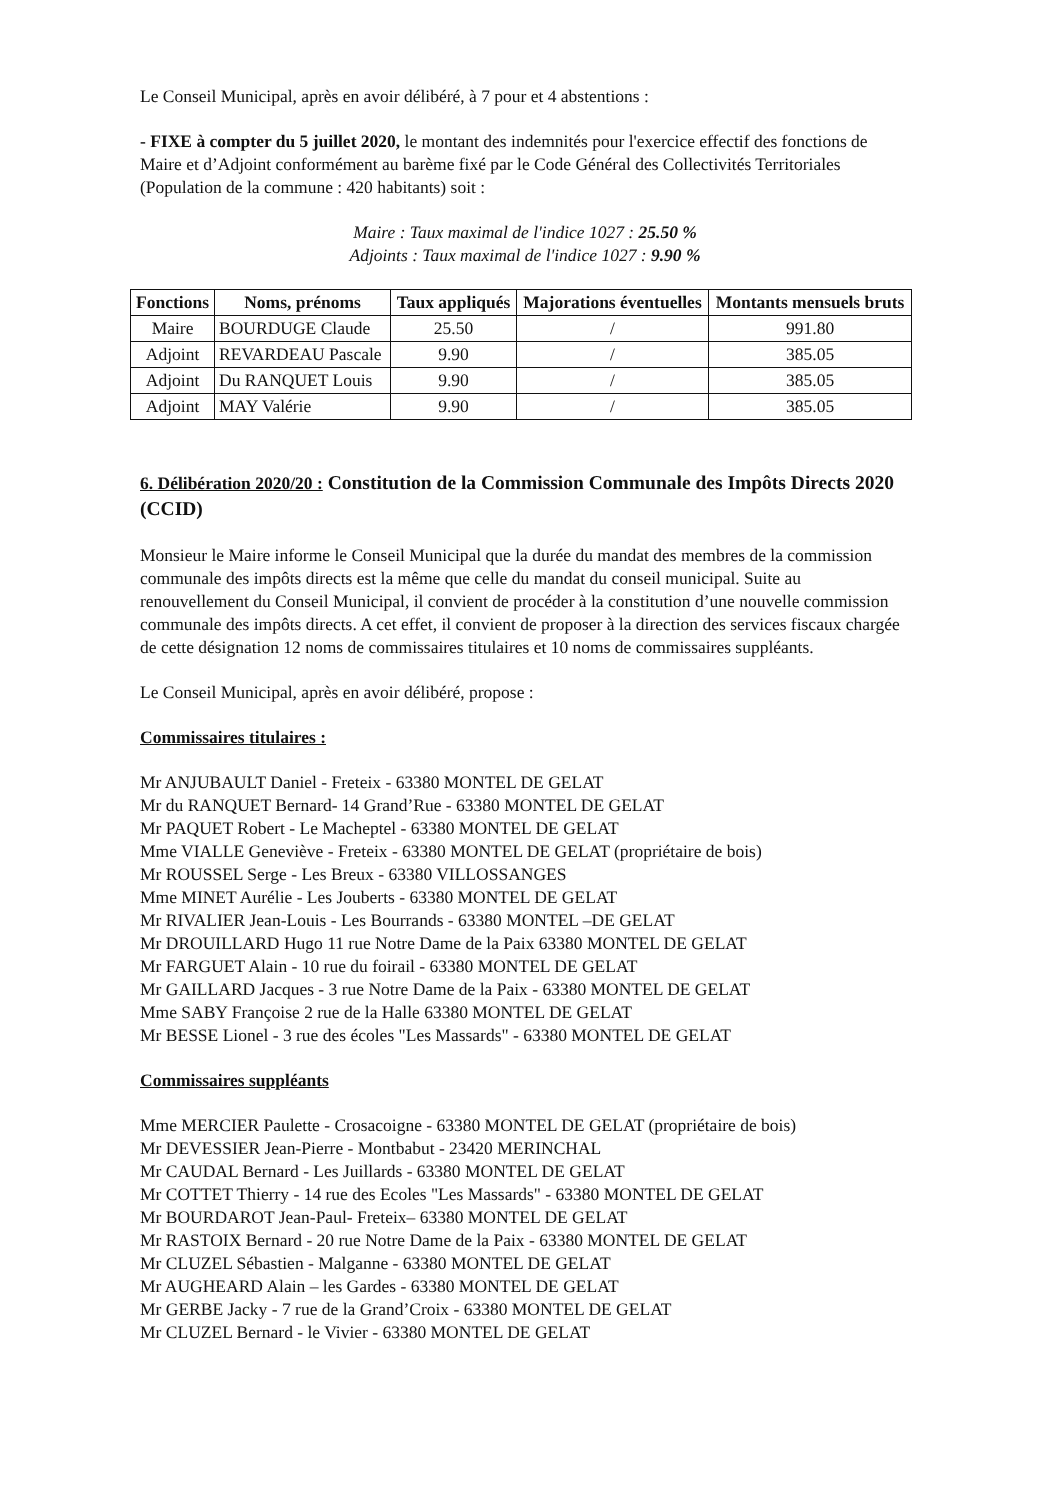Le Conseil Municipal, après en avoir délibéré, à 7 pour et 4 abstentions :
- FIXE à compter du 5 juillet 2020, le montant des indemnités pour l'exercice effectif des fonctions de Maire et d’Adjoint conformément au barème fixé par le Code Général des Collectivités Territoriales (Population de la commune : 420 habitants) soit :
Maire : Taux maximal de l'indice 1027 : 25.50 %
Adjoints : Taux maximal de l'indice 1027 : 9.90 %
| Fonctions | Noms, prénoms | Taux appliqués | Majorations éventuelles | Montants mensuels bruts |
| --- | --- | --- | --- | --- |
| Maire | BOURDUGE Claude | 25.50 | / | 991.80 |
| Adjoint | REVARDEAU Pascale | 9.90 | / | 385.05 |
| Adjoint | Du RANQUET Louis | 9.90 | / | 385.05 |
| Adjoint | MAY Valérie | 9.90 | / | 385.05 |
6. Délibération 2020/20 : Constitution de la Commission Communale des Impôts Directs 2020 (CCID)
Monsieur le Maire informe le Conseil Municipal que la durée du mandat des membres de la commission communale des impôts directs est la même que celle du mandat du conseil municipal. Suite au renouvellement du Conseil Municipal, il convient de procéder à la constitution d’une nouvelle commission communale des impôts directs. A cet effet, il convient de proposer à la direction des services fiscaux chargée de cette désignation 12 noms de commissaires titulaires et 10 noms de commissaires suppléants.
Le Conseil Municipal, après en avoir délibéré, propose :
Commissaires titulaires :
Mr ANJUBAULT Daniel - Freteix - 63380 MONTEL DE GELAT
Mr du RANQUET Bernard- 14 Grand’Rue - 63380 MONTEL DE GELAT
Mr PAQUET Robert - Le Macheptel - 63380 MONTEL DE GELAT
Mme VIALLE Geneviève - Freteix - 63380 MONTEL DE GELAT (propriétaire de bois)
Mr ROUSSEL Serge - Les Breux - 63380 VILLOSSANGES
Mme MINET Aurélie - Les Jouberts - 63380 MONTEL DE GELAT
Mr RIVALIER Jean-Louis - Les Bourrands - 63380 MONTEL –DE GELAT
Mr DROUILLARD Hugo 11 rue Notre Dame de la Paix 63380 MONTEL DE GELAT
Mr FARGUET Alain - 10 rue du foirail - 63380 MONTEL DE GELAT
Mr GAILLARD Jacques - 3 rue Notre Dame de la Paix - 63380 MONTEL DE GELAT
Mme SABY Françoise 2 rue de la Halle 63380 MONTEL DE GELAT
Mr BESSE Lionel - 3 rue des écoles "Les Massards" - 63380 MONTEL DE GELAT
Commissaires suppléants
Mme MERCIER Paulette - Crosacoigne - 63380 MONTEL DE GELAT (propriétaire de bois)
Mr DEVESSIER Jean-Pierre - Montbabut - 23420 MERINCHAL
Mr CAUDAL Bernard - Les Juillards - 63380 MONTEL DE GELAT
Mr COTTET Thierry - 14 rue des Ecoles "Les Massards" - 63380 MONTEL DE GELAT
Mr BOURDAROT Jean-Paul- Freteix– 63380 MONTEL DE GELAT
Mr RASTOIX Bernard - 20 rue Notre Dame de la Paix - 63380 MONTEL DE GELAT
Mr CLUZEL Sébastien - Malganne - 63380 MONTEL DE GELAT
Mr AUGHEARD Alain – les Gardes - 63380 MONTEL DE GELAT
Mr GERBE Jacky - 7 rue de la Grand’Croix - 63380 MONTEL DE GELAT
Mr CLUZEL Bernard - le Vivier - 63380 MONTEL DE GELAT